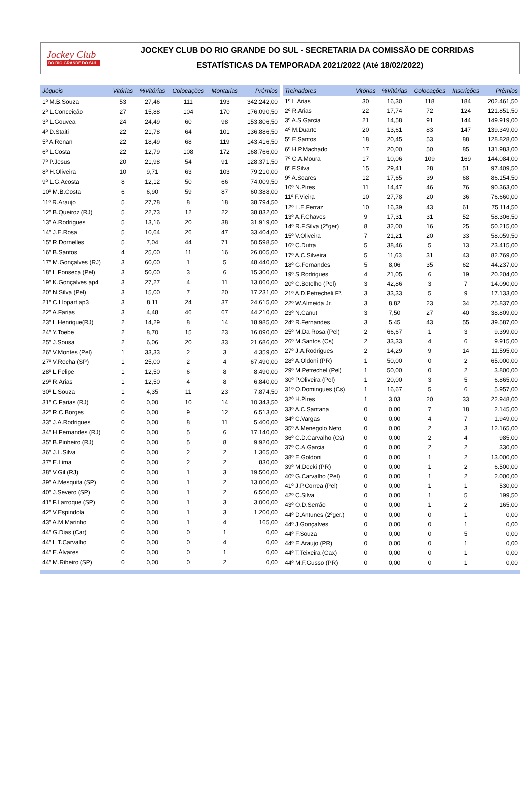Jockey Club
DO RIO GRANDE DO SUL
JOCKEY CLUB DO RIO GRANDE DO SUL - SECRETARIA DA COMISSÃO DE CORRIDAS
ESTATÍSTICAS DA TEMPORADA 2021/2022 (Até 18/02/2022)
| Jóqueis | Vitórias | %Vitórias | Colocações | Montarias | Prêmios |
| --- | --- | --- | --- | --- | --- |
| 1º M.B.Souza | 53 | 27,46 | 111 | 193 | 342.242,00 |
| 2º L.Conceição | 27 | 15,88 | 104 | 170 | 176.090,50 |
| 3º L.Gouvea | 24 | 24,49 | 60 | 98 | 153.806,50 |
| 4º D.Staiti | 22 | 21,78 | 64 | 101 | 136.886,50 |
| 5º A.Renan | 22 | 18,49 | 68 | 119 | 143.416,50 |
| 6º L.Costa | 22 | 12,79 | 108 | 172 | 168.766,00 |
| 7º P.Jesus | 20 | 21,98 | 54 | 91 | 128.371,50 |
| 8º H.Oliveira | 10 | 9,71 | 63 | 103 | 79.210,00 |
| 9º L.G.Acosta | 8 | 12,12 | 50 | 66 | 74.009,50 |
| 10º M.B.Costa | 6 | 6,90 | 59 | 87 | 60.388,00 |
| 11º R.Araujo | 5 | 27,78 | 8 | 18 | 38.794,50 |
| 12º B.Queiroz (RJ) | 5 | 22,73 | 12 | 22 | 38.832,00 |
| 13º A.Rodrigues | 5 | 13,16 | 20 | 38 | 31.919,00 |
| 14º J.E.Rosa | 5 | 10,64 | 26 | 47 | 33.404,00 |
| 15º R.Dornelles | 5 | 7,04 | 44 | 71 | 50.598,50 |
| 16º B.Santos | 4 | 25,00 | 11 | 16 | 26.005,00 |
| 17º M.Gonçalves (RJ) | 3 | 60,00 | 1 | 5 | 48.440,00 |
| 18º L.Fonseca (Pel) | 3 | 50,00 | 3 | 6 | 15.300,00 |
| 19º K.Gonçalves ap4 | 3 | 27,27 | 4 | 11 | 13.060,00 |
| 20º N.Silva (Pel) | 3 | 15,00 | 7 | 20 | 17.231,00 |
| 21º C.Llopart ap3 | 3 | 8,11 | 24 | 37 | 24.615,00 |
| 22º A.Farias | 3 | 4,48 | 46 | 67 | 44.210,00 |
| 23º L.Henrique(RJ) | 2 | 14,29 | 8 | 14 | 18.985,00 |
| 24º Y.Toebe | 2 | 8,70 | 15 | 23 | 16.090,00 |
| 25º J.Sousa | 2 | 6,06 | 20 | 33 | 21.686,00 |
| 26º V.Montes (Pel) | 1 | 33,33 | 2 | 3 | 4.359,00 |
| 27º V.Rocha (SP) | 1 | 25,00 | 2 | 4 | 67.490,00 |
| 28º L.Felipe | 1 | 12,50 | 6 | 8 | 8.490,00 |
| 29º R.Arias | 1 | 12,50 | 4 | 8 | 6.840,00 |
| 30º L.Souza | 1 | 4,35 | 11 | 23 | 7.874,50 |
| 31º C.Farias (RJ) | 0 | 0,00 | 10 | 14 | 10.343,50 |
| 32º R.C.Borges | 0 | 0,00 | 9 | 12 | 6.513,00 |
| 33º J.A.Rodrigues | 0 | 0,00 | 8 | 11 | 5.400,00 |
| 34º H.Fernandes (RJ) | 0 | 0,00 | 5 | 6 | 17.140,00 |
| 35º B.Pinheiro (RJ) | 0 | 0,00 | 5 | 8 | 9.920,00 |
| 36º J.L.Silva | 0 | 0,00 | 2 | 2 | 1.365,00 |
| 37º E.Lima | 0 | 0,00 | 2 | 2 | 830,00 |
| 38º V.Gil (RJ) | 0 | 0,00 | 1 | 3 | 19.500,00 |
| 39º A.Mesquita (SP) | 0 | 0,00 | 1 | 2 | 13.000,00 |
| 40º J.Severo (SP) | 0 | 0,00 | 1 | 2 | 6.500,00 |
| 41º F.Larroque (SP) | 0 | 0,00 | 1 | 3 | 3.000,00 |
| 42º V.Espindola | 0 | 0,00 | 1 | 3 | 1.200,00 |
| 43º A.M.Marinho | 0 | 0,00 | 1 | 4 | 165,00 |
| 44º G.Dias (Car) | 0 | 0,00 | 0 | 1 | 0,00 |
| 44º L.T.Carvalho | 0 | 0,00 | 0 | 4 | 0,00 |
| 44º E.Álvares | 0 | 0,00 | 0 | 1 | 0,00 |
| 44º M.Ribeiro (SP) | 0 | 0,00 | 0 | 2 | 0,00 |
| Treinadores | Vitórias | %Vitórias | Colocações | Inscrições | Prêmios |
| --- | --- | --- | --- | --- | --- |
| 1º L.Arias | 30 | 16,30 | 118 | 184 | 202.461,50 |
| 2º R.Arias | 22 | 17,74 | 72 | 124 | 121.851,50 |
| 3º A.S.Garcia | 21 | 14,58 | 91 | 144 | 149.919,00 |
| 4º M.Duarte | 20 | 13,61 | 83 | 147 | 139.349,00 |
| 5º E.Santos | 18 | 20,45 | 53 | 88 | 128.828,00 |
| 6º H.P.Machado | 17 | 20,00 | 50 | 85 | 131.983,00 |
| 7º C.A.Moura | 17 | 10,06 | 109 | 169 | 144.084,00 |
| 8º F.Silva | 15 | 29,41 | 28 | 51 | 97.409,50 |
| 9º A.Soares | 12 | 17,65 | 39 | 68 | 86.154,50 |
| 10º N.Pires | 11 | 14,47 | 46 | 76 | 90.363,00 |
| 11º F.Vieira | 10 | 27,78 | 20 | 36 | 76.660,00 |
| 12º L.E.Ferraz | 10 | 16,39 | 43 | 61 | 75.114,50 |
| 13º A.F.Chaves | 9 | 17,31 | 31 | 52 | 58.306,50 |
| 14º R.F.Silva (2ºger) | 8 | 32,00 | 16 | 25 | 50.215,00 |
| 15º V.Oliveira | 7 | 21,21 | 20 | 33 | 58.059,50 |
| 16º C.Dutra | 5 | 38,46 | 5 | 13 | 23.415,00 |
| 17º A.C.Silveira | 5 | 11,63 | 31 | 43 | 82.769,00 |
| 18º G.Fernandes | 5 | 8,06 | 35 | 62 | 44.237,00 |
| 19º S.Rodrigues | 4 | 21,05 | 6 | 19 | 20.204,00 |
| 20º C.Botelho (Pel) | 3 | 42,86 | 3 | 7 | 14.090,00 |
| 21º A.D.Petrecheli Fº. | 3 | 33,33 | 5 | 9 | 17.133,00 |
| 22º W.Almeida Jr. | 3 | 8,82 | 23 | 34 | 25.837,00 |
| 23º N.Canut | 3 | 7,50 | 27 | 40 | 38.809,00 |
| 24º R.Fernandes | 3 | 5,45 | 43 | 55 | 39.587,00 |
| 25º M.Da Rosa (Pel) | 2 | 66,67 | 1 | 3 | 9.399,00 |
| 26º M.Santos (Cs) | 2 | 33,33 | 4 | 6 | 9.915,00 |
| 27º J.A.Rodrigues | 2 | 14,29 | 9 | 14 | 11.595,00 |
| 28º A.Oldoni (PR) | 1 | 50,00 | 0 | 2 | 65.000,00 |
| 29º M.Petrechel (Pel) | 1 | 50,00 | 0 | 2 | 3.800,00 |
| 30º P.Oliveira (Pel) | 1 | 20,00 | 3 | 5 | 6.865,00 |
| 31º O.Domingues (Cs) | 1 | 16,67 | 5 | 6 | 5.957,00 |
| 32º H.Pires | 1 | 3,03 | 20 | 33 | 22.948,00 |
| 33º A.C.Santana | 0 | 0,00 | 7 | 18 | 2.145,00 |
| 34º C.Vargas | 0 | 0,00 | 4 | 7 | 1.949,00 |
| 35º A.Menegolo Neto | 0 | 0,00 | 2 | 3 | 12.165,00 |
| 36º C.D.Carvalho (Cs) | 0 | 0,00 | 2 | 4 | 985,00 |
| 37º C.A.Garcia | 0 | 0,00 | 2 | 2 | 330,00 |
| 38º E.Goldoni | 0 | 0,00 | 1 | 2 | 13.000,00 |
| 39º M.Decki (PR) | 0 | 0,00 | 1 | 2 | 6.500,00 |
| 40º G.Carvalho (Pel) | 0 | 0,00 | 1 | 2 | 2.000,00 |
| 41º J.P.Correa (Pel) | 0 | 0,00 | 1 | 1 | 530,00 |
| 42º C.Silva | 0 | 0,00 | 1 | 5 | 199,50 |
| 43º O.D.Serrão | 0 | 0,00 | 1 | 2 | 165,00 |
| 44º D.Antunes (2ºger.) | 0 | 0,00 | 0 | 1 | 0,00 |
| 44º J.Gonçalves | 0 | 0,00 | 0 | 1 | 0,00 |
| 44º F.Souza | 0 | 0,00 | 0 | 5 | 0,00 |
| 44º E.Araujo (PR) | 0 | 0,00 | 0 | 1 | 0,00 |
| 44º T.Teixeira (Cax) | 0 | 0,00 | 0 | 1 | 0,00 |
| 44º M.F.Gusso (PR) | 0 | 0,00 | 0 | 1 | 0,00 |